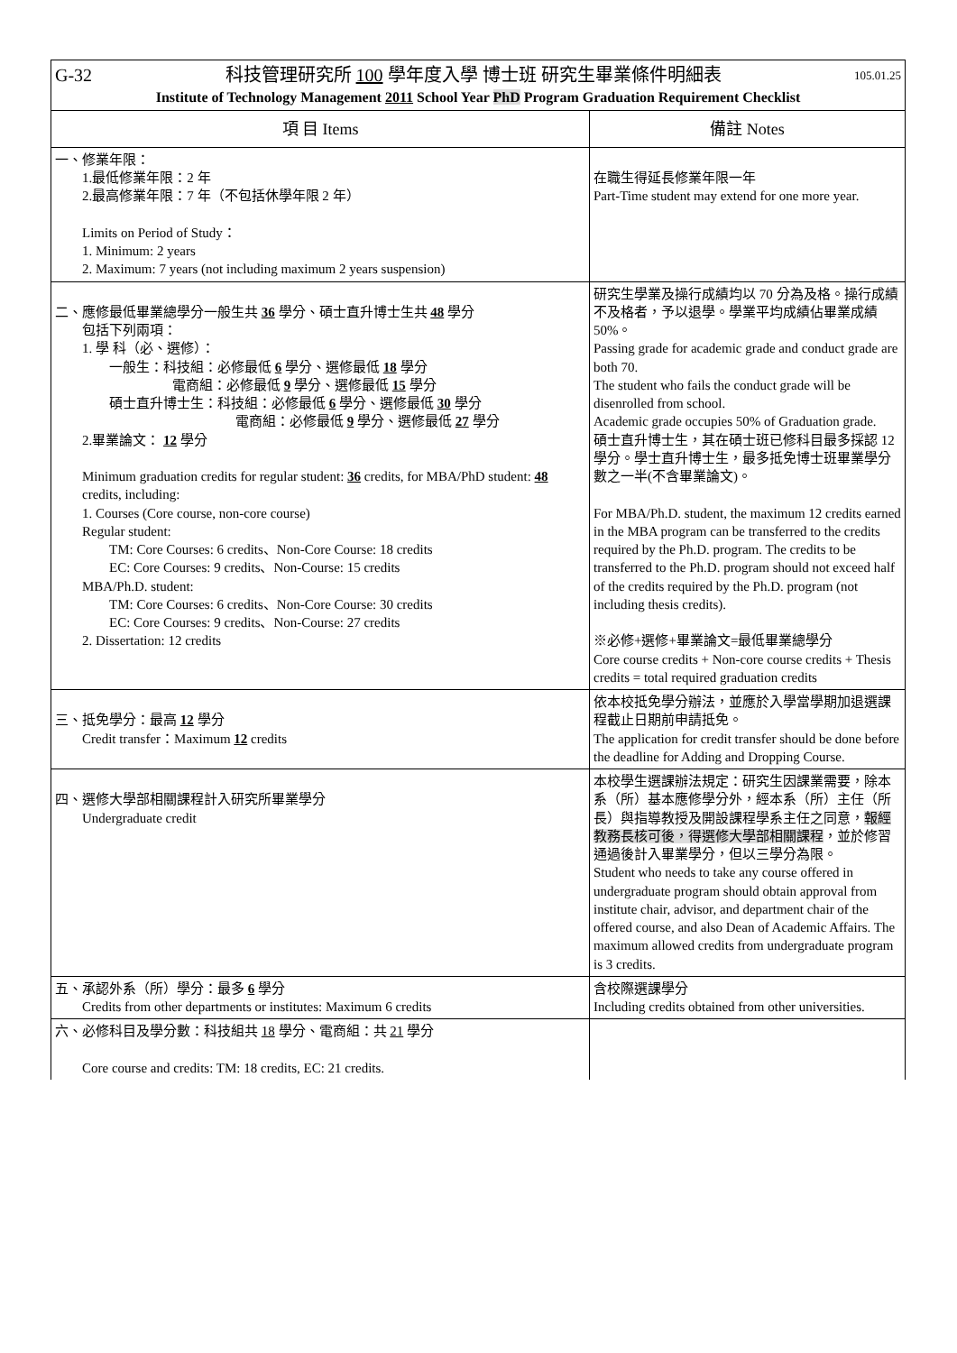| G-32 科技管理研究所 100 學年度入學 博士班 研究生畢業條件明細表 105.01.25 Institute of Technology Management 2011 School Year PhD Program Graduation Requirement Checklist | |
| 項 目 Items | 備註 Notes |
| 一、修業年限： 1.最低修業年限：2 年 2.最高修業年限：7 年（不包括休學年限 2 年） Limits on Period of Study： 1. Minimum: 2 years 2. Maximum: 7 years (not including maximum 2 years suspension) | 在職生得延長修業年限一年 Part-Time student may extend for one more year. |
| 二、應修最低畢業總學分一般生共 36 學分、碩士直升博士生共 48 學分 包括下列兩項： 1. 學 科（必、選修）： 一般生：科技組：必修最低 6 學分、選修最低 18 學分 電商組：必修最低 9 學分、選修最低 15 學分 碩士直升博士生：科技組：必修最低 6 學分、選修最低 30 學分 電商組：必修最低 9 學分、選修最低 27 學分 2.畢業論文： 12 學分 Minimum graduation credits for regular student: 36 credits, for MBA/PhD student: 48 credits, including: 1. Courses (Core course, non-core course) Regular student: TM: Core Courses: 6 credits、Non-Core Course: 18 credits EC: Core Courses: 9 credits、Non-Course: 15 credits MBA/Ph.D. student: TM: Core Courses: 6 credits、Non-Core Course: 30 credits EC: Core Courses: 9 credits、Non-Course: 27 credits 2. Dissertation: 12 credits | 研究生學業及操行成績均以 70 分為及格。操行成績不及格者，予以退學。學業平均成績佔畢業成績 50%。 Passing grade for academic grade and conduct grade are both 70. The student who fails the conduct grade will be disenrolled from school. Academic grade occupies 50% of Graduation grade. 碩士直升博士生，其在碩士班已修科目最多採認 12 學分。學士直升博士生，最多抵免博士班畢業學分數之一半(不含畢業論文)。 For MBA/Ph.D. student, the maximum 12 credits earned in the MBA program can be transferred to the credits required by the Ph.D. program. The credits to be transferred to the Ph.D. program should not exceed half of the credits required by the Ph.D. program (not including thesis credits). ※必修+選修+畢業論文=最低畢業總學分 Core course credits + Non-core course credits + Thesis credits = total required graduation credits |
| 三、抵免學分：最高 12 學分 Credit transfer：Maximum 12 credits | 依本校抵免學分辦法，並應於入學當學期加退選課程截止日期前申請抵免。 The application for credit transfer should be done before the deadline for Adding and Dropping Course. |
| 四、選修大學部相關課程計入研究所畢業學分 Undergraduate credit | 本校學生選課辦法規定：研究生因課業需要，除本系（所）基本應修學分外，經本系（所）主任（所長）與指導教授及開設課程學系主任之同意， 報經教務長核可後，得選修大學部相關課程 ，並於修習通過後計入畢業學分，但以三學分為限。 Student who needs to take any course offered in undergraduate program should obtain approval from institute chair, advisor, and department chair of the offered course, and also Dean of Academic Affairs. The maximum allowed credits from undergraduate program is 3 credits. |
| 五、承認外系（所）學分：最多 6 學分 Credits from other departments or institutes: Maximum 6 credits | 含校際選課學分 Including credits obtained from other universities. |
| 六、必修科目及學分數：科技組共 18 學分、電商組：共 21 學分 Core course and credits: TM: 18 credits, EC: 21 credits. | |